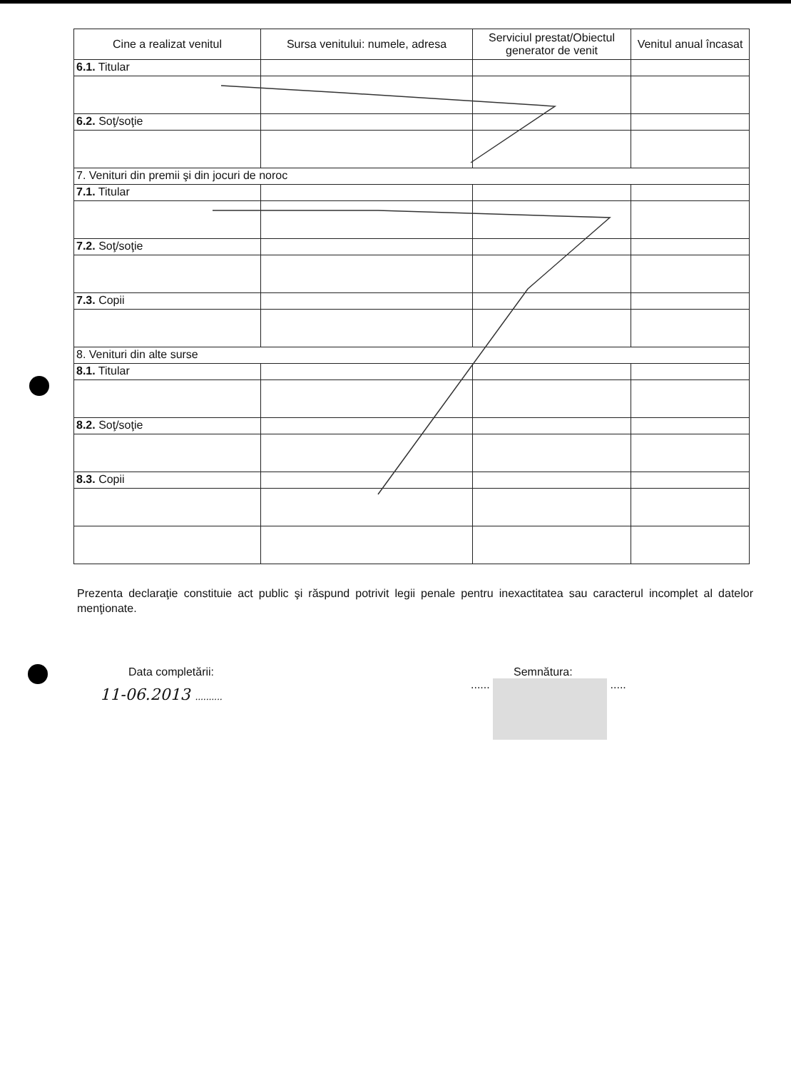| Cine a realizat venitul | Sursa venitului: numele, adresa | Serviciul prestat/Obiectul generator de venit | Venitul anual încasat |
| --- | --- | --- | --- |
| 6.1. Titular | | | |
| 6.2. Soţ/soţie | | | |
| 7. Venituri din premii şi din jocuri de noroc | | | |
| 7.1. Titular | | | |
| 7.2. Soţ/soţie | | | |
| 7.3. Copii | | | |
| 8. Venituri din alte surse | | | |
| 8.1. Titular | | | |
| 8.2. Soţ/soţie | | | |
| 8.3. Copii | | | |
Prezenta declaraţie constituie act public şi răspund potrivit legii penale pentru inexactitatea sau caracterul incomplet al datelor menţionate.
Data completării:
11-06.2013 ..........
Semnătura:
...... .....